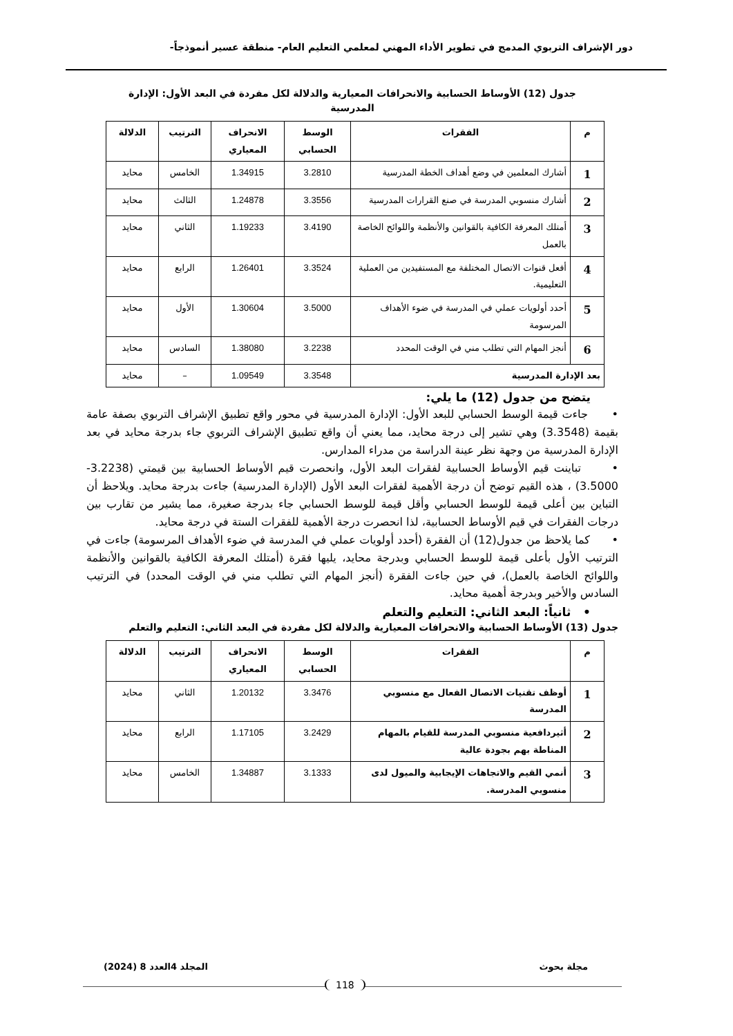دور الإشراف التربوي المدمج في تطوير الأداء المهني لمعلمي التعليم العام- منطقة عسير أنموذجاً-
جدول (12) الأوساط الحسابية والانحرافات المعيارية والدلالة لكل مفردة في البعد الأول: الإدارة
المدرسية
| م | الفقرات | الوسط الحسابي | الانحراف المعياري | الترتيب | الدلالة |
| --- | --- | --- | --- | --- | --- |
| 1 | أشارك المعلمين في وضع أهداف الخطة المدرسية | 3.2810 | 1.34915 | الخامس | محايد |
| 2 | أشارك منسوبي المدرسة في صنع القرارات المدرسية | 3.3556 | 1.24878 | الثالث | محايد |
| 3 | أمتلك المعرفة الكافية بالقوانين والأنظمة واللوائح الخاصة بالعمل | 3.4190 | 1.19233 | الثاني | محايد |
| 4 | أفعل قنوات الاتصال المختلفة مع المستفيدين من العملية التعليمية. | 3.3524 | 1.26401 | الرابع | محايد |
| 5 | أحدد أولويات عملي في المدرسة في ضوء الأهداف المرسومة | 3.5000 | 1.30604 | الأول | محايد |
| 6 | أنجز المهام التي تطلب مني في الوقت المحدد | 3.2238 | 1.38080 | السادس | محايد |
| بعد الإدارة المدرسية | | 3.3548 | 1.09549 | – | محايد |
يتضح من جدول (12) ما يلي:
• جاءت قيمة الوسط الحسابي للبعد الأول: الإدارة المدرسية في محور واقع تطبيق الإشراف التربوي بصفة عامة بقيمة (3.3548) وهي تشير إلى درجة محايد، مما يعني أن واقع تطبيق الإشراف التربوي جاء بدرجة محايد في بعد الإدارة المدرسية من وجهة نظر عينة الدراسة من مدراء المدارس.
• تباينت قيم الأوساط الحسابية لفقرات البعد الأول، وانحصرت قيم الأوساط الحسابية بين قيمتي (3.2238- 3.5000) ، هذه القيم توضح أن درجة الأهمية لفقرات البعد الأول (الإدارة المدرسية) جاءت بدرجة محايد. ويلاحظ أن التباين بين أعلى قيمة للوسط الحسابي وأقل قيمة للوسط الحسابي جاء بدرجة صغيرة، مما يشير من تقارب بين درجات الفقرات في قيم الأوساط الحسابية، لذا انحصرت درجة الأهمية للفقرات الستة في درجة محايد.
• كما يلاحظ من جدول(12) أن الفقرة (أحدد أولويات عملي في المدرسة في ضوء الأهداف المرسومة) جاءت في الترتيب الأول بأعلى قيمة للوسط الحسابي وبدرجة محايد، يليها فقرة (أمتلك المعرفة الكافية بالقوانين والأنظمة واللوائح الخاصة بالعمل)، في حين جاءت الفقرة (أنجز المهام التي تطلب مني في الوقت المحدد) في الترتيب السادس والأخير وبدرجة أهمية محايد.
• ثانياً: البعد الثاني: التعليم والتعلم
جدول (13) الأوساط الحسابية والانحرافات المعيارية والدلالة لكل مفردة في البعد الثاني: التعليم والتعلم
| م | الفقرات | الوسط الحسابي | الانحراف المعياري | الترتيب | الدلالة |
| --- | --- | --- | --- | --- | --- |
| 1 | أوظف تقنيات الاتصال الفعال مع منسوبي المدرسة | 3.3476 | 1.20132 | الثاني | محايد |
| 2 | أثيردافعية منسوبي المدرسة للقيام بالمهام المناطة بهم بجودة عالية | 3.2429 | 1.17105 | الرابع | محايد |
| 3 | أنمي القيم والاتجاهات الإيجابية والميول لدى منسوبي المدرسة. | 3.1333 | 1.34887 | الخامس | محايد |
مجلة بحوث المجلد 4العدد 8 (2024)
118